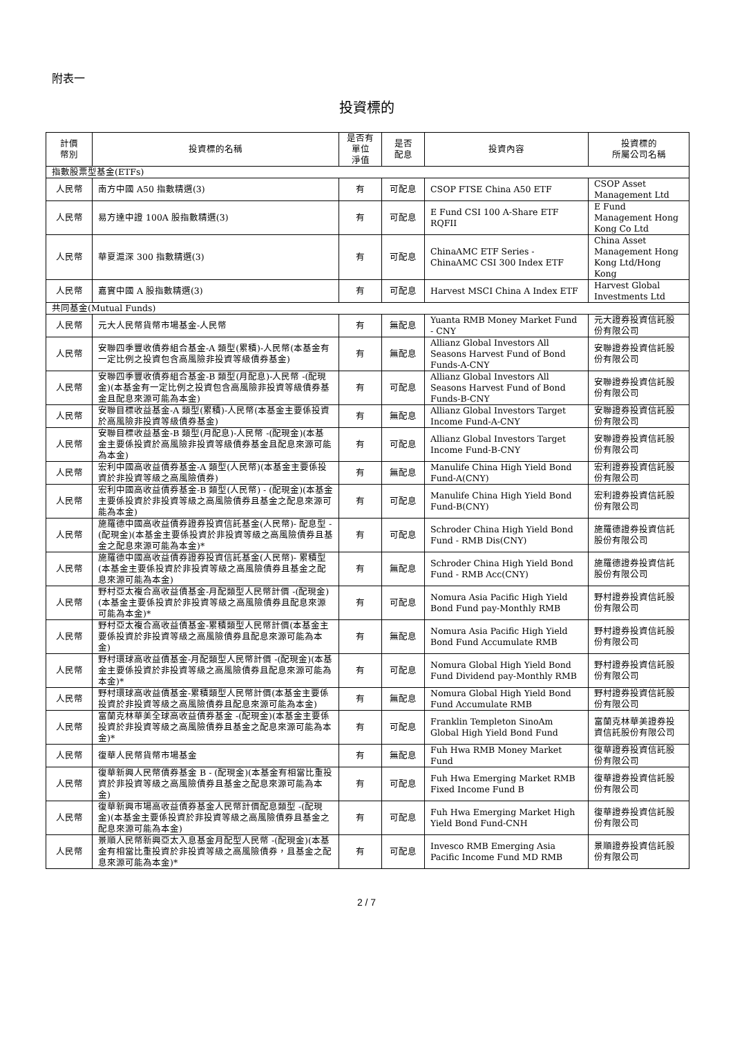附表一
投資標的
| 計價 幣別 | 投資標的名稱 | 是否有 單位 淨值 | 是否 配息 | 投資內容 | 投資標的 所屬公司名稱 |
| --- | --- | --- | --- | --- | --- |
| 指數股票型基金(ETFs) | | | | | |
| 人民幣 | 南方中國 A50 指數精選(3) | 有 | 可配息 | CSOP FTSE China A50 ETF | CSOP Asset Management Ltd |
| 人民幣 | 易方達中證 100A 股指數精選(3) | 有 | 可配息 | E Fund CSI 100 A-Share ETF RQFII | E Fund Management Hong Kong Co Ltd |
| 人民幣 | 華夏滬深 300 指數精選(3) | 有 | 可配息 | ChinaAMC ETF Series - ChinaAMC CSI 300 Index ETF | China Asset Management Hong Kong Ltd/Hong Kong |
| 人民幣 | 嘉實中國 A 股指數精選(3) | 有 | 可配息 | Harvest MSCI China A Index ETF | Harvest Global Investments Ltd |
| 共同基金(Mutual Funds) | | | | | |
| 人民幣 | 元大人民幣貨幣市場基金-人民幣 | 有 | 無配息 | Yuanta RMB Money Market Fund - CNY | 元大證券投資信託股份有限公司 |
| 人民幣 | 安聯四季豐收債券組合基金-A 類型(累積)-人民幣(本基金有一定比例之投資包含高風險非投資等級債券基金) | 有 | 無配息 | Allianz Global Investors All Seasons Harvest Fund of Bond Funds-A-CNY | 安聯證券投資信託股份有限公司 |
| 人民幣 | 安聯四季豐收債券組合基金-B 類型(月配息)-人民幣 -(配現金)(本基金有一定比例之投資包含高風險非投資等級債券基金且配息來源可能為本金) | 有 | 可配息 | Allianz Global Investors All Seasons Harvest Fund of Bond Funds-B-CNY | 安聯證券投資信託股份有限公司 |
| 人民幣 | 安聯目標收益基金-A 類型(累積)-人民幣(本基金主要係投資於高風險非投資等級債券基金) | 有 | 無配息 | Allianz Global Investors Target Income Fund-A-CNY | 安聯證券投資信託股份有限公司 |
| 人民幣 | 安聯目標收益基金-B 類型(月配息)-人民幣 -(配現金)(本基金主要係投資於高風險非投資等級債券基金且配息來源可能為本金) | 有 | 可配息 | Allianz Global Investors Target Income Fund-B-CNY | 安聯證券投資信託股份有限公司 |
| 人民幣 | 宏利中國高收益債券基金-A 類型(人民幣)(本基金主要係投資於非投資等級之高風險債券) | 有 | 無配息 | Manulife China High Yield Bond Fund-A(CNY) | 宏利證券投資信託股份有限公司 |
| 人民幣 | 宏利中國高收益債券基金-B 類型(人民幣) - (配現金)(本基金主要係投資於非投資等級之高風險債券且基金之配息來源可能為本金) | 有 | 可配息 | Manulife China High Yield Bond Fund-B(CNY) | 宏利證券投資信託股份有限公司 |
| 人民幣 | 施羅德中國高收益債券證券投資信託基金(人民幣)- 配息型 -(配現金)(本基金主要係投資於非投資等級之高風險債券且基金之配息來源可能為本金)* | 有 | 可配息 | Schroder China High Yield Bond Fund - RMB Dis(CNY) | 施羅德證券投資信託股份有限公司 |
| 人民幣 | 施羅德中國高收益債券證券投資信託基金(人民幣)- 累積型(本基金主要係投資於非投資等級之高風險債券且基金之配息來源可能為本金) | 有 | 無配息 | Schroder China High Yield Bond Fund - RMB Acc(CNY) | 施羅德證券投資信託股份有限公司 |
| 人民幣 | 野村亞太複合高收益債基金-月配類型人民幣計價 -(配現金)(本基金主要係投資於非投資等級之高風險債券且配息來源可能為本金)* | 有 | 可配息 | Nomura Asia Pacific High Yield Bond Fund pay-Monthly RMB | 野村證券投資信託股份有限公司 |
| 人民幣 | 野村亞太複合高收益債基金-累積類型人民幣計價(本基金主要係投資於非投資等級之高風險債券且配息來源可能為本金) | 有 | 無配息 | Nomura Asia Pacific High Yield Bond Fund Accumulate RMB | 野村證券投資信託股份有限公司 |
| 人民幣 | 野村環球高收益債基金-月配類型人民幣計價 -(配現金)(本基金主要係投資於非投資等級之高風險債券且配息來源可能為本金)* | 有 | 可配息 | Nomura Global High Yield Bond Fund Dividend pay-Monthly RMB | 野村證券投資信託股份有限公司 |
| 人民幣 | 野村環球高收益債基金-累積類型人民幣計價(本基金主要係投資於非投資等級之高風險債券且配息來源可能為本金) | 有 | 無配息 | Nomura Global High Yield Bond Fund Accumulate RMB | 野村證券投資信託股份有限公司 |
| 人民幣 | 富蘭克林華美全球高收益債券基金 -(配現金)(本基金主要係投資於非投資等級之高風險債券且基金之配息來源可能為本金)* | 有 | 可配息 | Franklin Templeton SinoAm Global High Yield Bond Fund | 富蘭克林華美證券投資信託股份有限公司 |
| 人民幣 | 復華人民幣貨幣市場基金 | 有 | 無配息 | Fuh Hwa RMB Money Market Fund | 復華證券投資信託股份有限公司 |
| 人民幣 | 復華新興人民幣債券基金 B - (配現金)(本基金有相當比重投資於非投資等級之高風險債券且基金之配息來源可能為本金) | 有 | 可配息 | Fuh Hwa Emerging Market RMB Fixed Income Fund B | 復華證券投資信託股份有限公司 |
| 人民幣 | 復華新興市場高收益債券基金人民幣計價配息類型 -(配現金)(本基金主要係投資於非投資等級之高風險債券且基金之配息來源可能為本金) | 有 | 可配息 | Fuh Hwa Emerging Market High Yield Bond Fund-CNH | 復華證券投資信託股份有限公司 |
| 人民幣 | 景順人民幣新興亞太入息基金月配型人民幣 -(配現金)(本基金有相當比重投資於非投資等級之高風險債券，且基金之配息來源可能為本金)* | 有 | 可配息 | Invesco RMB Emerging Asia Pacific Income Fund MD RMB | 景順證券投資信託股份有限公司 |
2 / 7